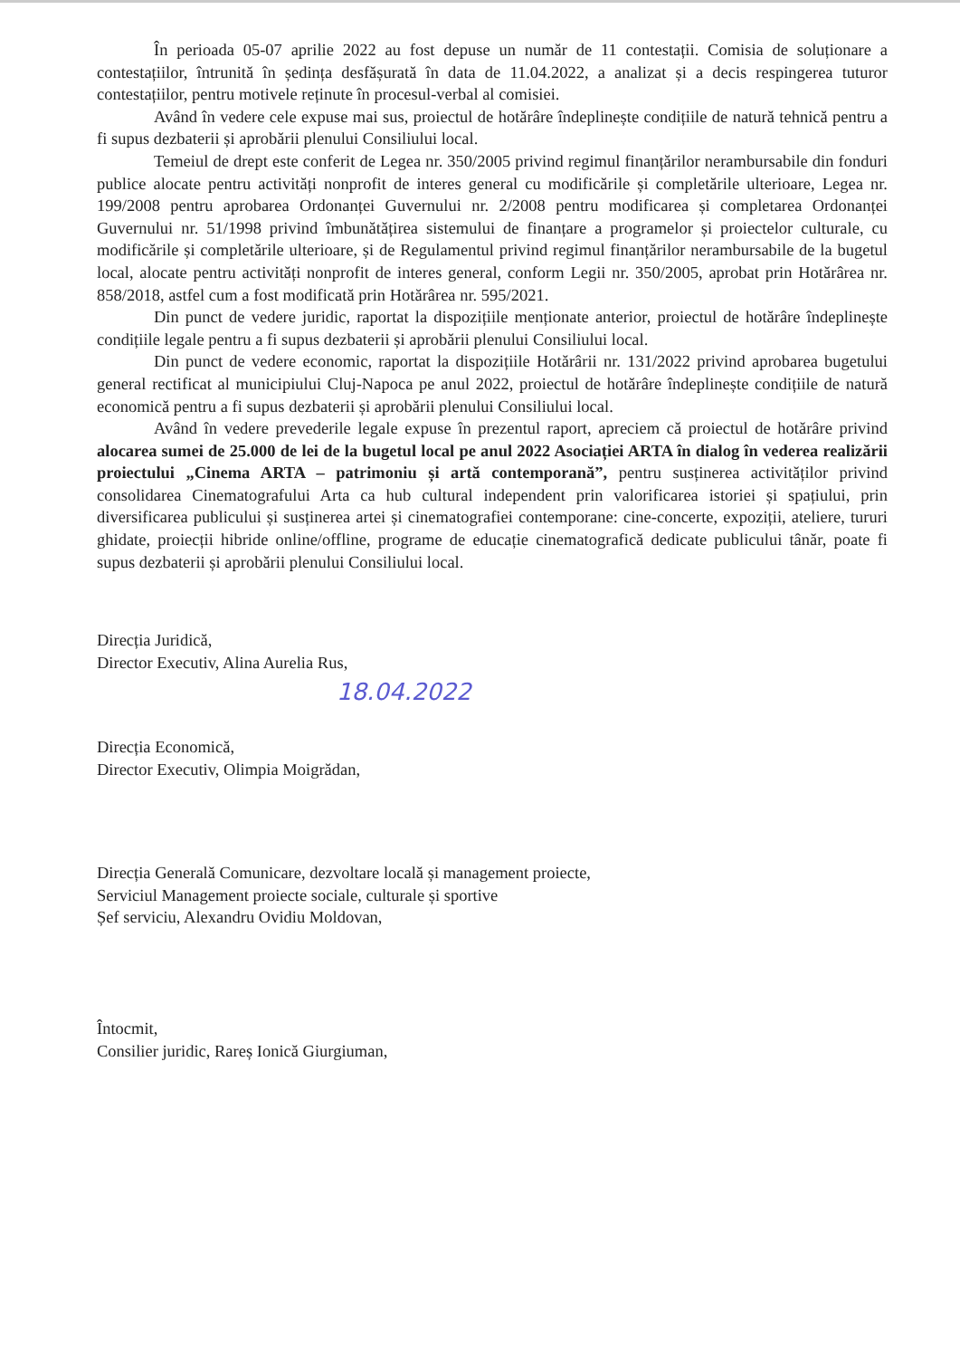În perioada 05-07 aprilie 2022 au fost depuse un număr de 11 contestații. Comisia de soluționare a contestațiilor, întrunită în ședința desfășurată în data de 11.04.2022, a analizat și a decis respingerea tuturor contestațiilor, pentru motivele reținute în procesul-verbal al comisiei.
Având în vedere cele expuse mai sus, proiectul de hotărâre îndeplinește condițiile de natură tehnică pentru a fi supus dezbaterii și aprobării plenului Consiliului local.
Temeiul de drept este conferit de Legea nr. 350/2005 privind regimul finanțărilor nerambursabile din fonduri publice alocate pentru activități nonprofit de interes general cu modificările și completările ulterioare, Legea nr. 199/2008 pentru aprobarea Ordonanței Guvernului nr. 2/2008 pentru modificarea și completarea Ordonanței Guvernului nr. 51/1998 privind îmbunătățirea sistemului de finanțare a programelor și proiectelor culturale, cu modificările și completările ulterioare, și de Regulamentul privind regimul finanțărilor nerambursabile de la bugetul local, alocate pentru activități nonprofit de interes general, conform Legii nr. 350/2005, aprobat prin Hotărârea nr. 858/2018, astfel cum a fost modificată prin Hotărârea nr. 595/2021.
Din punct de vedere juridic, raportat la dispozițiile menționate anterior, proiectul de hotărâre îndeplinește condițiile legale pentru a fi supus dezbaterii și aprobării plenului Consiliului local.
Din punct de vedere economic, raportat la dispozițiile Hotărârii nr. 131/2022 privind aprobarea bugetului general rectificat al municipiului Cluj-Napoca pe anul 2022, proiectul de hotărâre îndeplinește condițiile de natură economică pentru a fi supus dezbaterii și aprobării plenului Consiliului local.
Având în vedere prevederile legale expuse în prezentul raport, apreciem că proiectul de hotărâre privind alocarea sumei de 25.000 de lei de la bugetul local pe anul 2022 Asociației ARTA în dialog în vederea realizării proiectului „Cinema ARTA – patrimoniu și artă contemporană”, pentru susținerea activităților privind consolidarea Cinematografului Arta ca hub cultural independent prin valorificarea istoriei și spațiului, prin diversificarea publicului și susținerea artei și cinematografiei contemporane: cine-concerte, expoziții, ateliere, tururi ghidate, proiecții hibride online/offline, programe de educație cinematografică dedicate publicului tânăr, poate fi supus dezbaterii și aprobării plenului Consiliului local.
Direcția Juridică,
Director Executiv, Alina Aurelia Rus,
18.04.2022
Direcția Economică,
Director Executiv, Olimpia Moigrădan,
Direcția Generală Comunicare, dezvoltare locală și management proiecte,
Serviciul Management proiecte sociale, culturale și sportive
Șef serviciu, Alexandru Ovidiu Moldovan,
Întocmit,
Consilier juridic, Rareș Ionică Giurgiuman,